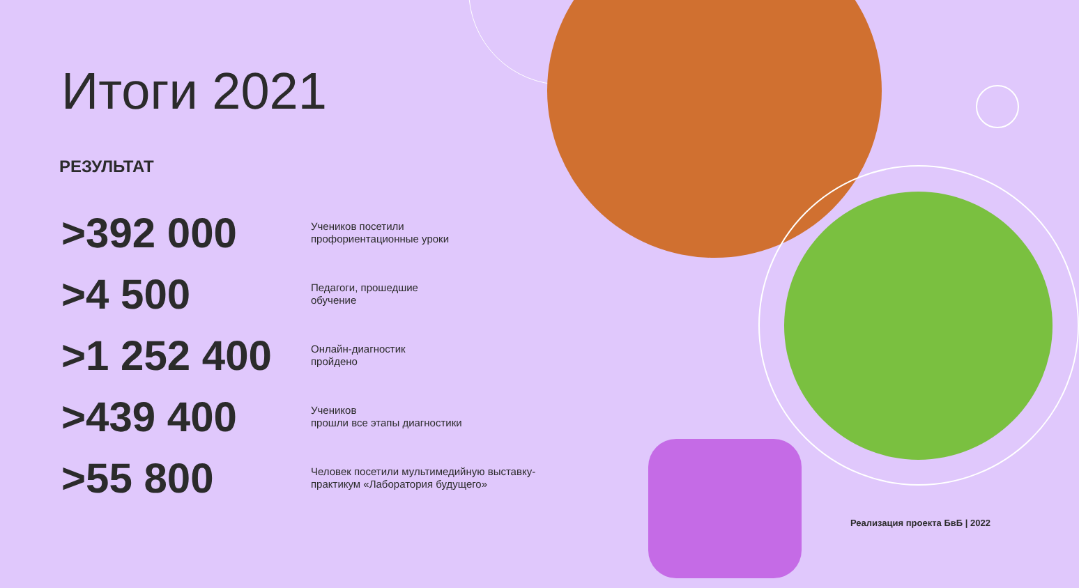Итоги 2021
РЕЗУЛЬТАТ
>392 000
Учеников посетили
профориентационные уроки
>4 500
Педагоги, прошедшие
обучение
>1 252 400
Онлайн-диагностик
пройдено
>439 400
Учеников
прошли все этапы диагностики
>55 800
Человек посетили мультимедийную выставку-
практикум «Лаборатория будущего»
Реализация проекта БвБ | 2022